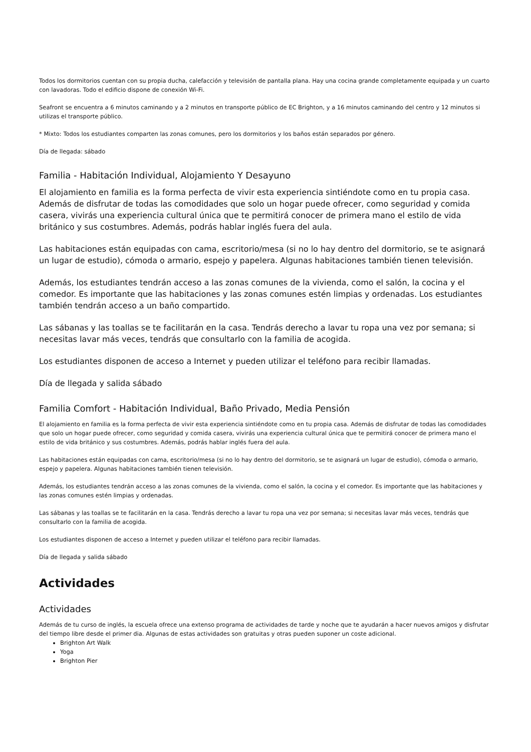Todos los dormitorios cuentan con su propia ducha, calefacción y televisión de pantalla plana. Hay una cocina grande completamente equipada y un cuarto con lavadoras. Todo el edificio dispone de conexión Wi-Fi.
Seafront se encuentra a 6 minutos caminando y a 2 minutos en transporte público de EC Brighton, y a 16 minutos caminando del centro y 12 minutos si utilizas el transporte público.
* Mixto: Todos los estudiantes comparten las zonas comunes, pero los dormitorios y los baños están separados por género.
Día de llegada: sábado
Familia - Habitación Individual, Alojamiento Y Desayuno
El alojamiento en familia es la forma perfecta de vivir esta experiencia sintiéndote como en tu propia casa. Además de disfrutar de todas las comodidades que solo un hogar puede ofrecer, como seguridad y comida casera, vivirás una experiencia cultural única que te permitirá conocer de primera mano el estilo de vida británico y sus costumbres. Además, podrás hablar inglés fuera del aula.
Las habitaciones están equipadas con cama, escritorio/mesa (si no lo hay dentro del dormitorio, se te asignará un lugar de estudio), cómoda o armario, espejo y papelera. Algunas habitaciones también tienen televisión.
Además, los estudiantes tendrán acceso a las zonas comunes de la vivienda, como el salón, la cocina y el comedor. Es importante que las habitaciones y las zonas comunes estén limpias y ordenadas. Los estudiantes también tendrán acceso a un baño compartido.
Las sábanas y las toallas se te facilitarán en la casa. Tendrás derecho a lavar tu ropa una vez por semana; si necesitas lavar más veces, tendrás que consultarlo con la familia de acogida.
Los estudiantes disponen de acceso a Internet y pueden utilizar el teléfono para recibir llamadas.
Día de llegada y salida sábado
Familia Comfort - Habitación Individual, Baño Privado, Media Pensión
El alojamiento en familia es la forma perfecta de vivir esta experiencia sintiéndote como en tu propia casa. Además de disfrutar de todas las comodidades que solo un hogar puede ofrecer, como seguridad y comida casera, vivirás una experiencia cultural única que te permitirá conocer de primera mano el estilo de vida británico y sus costumbres. Además, podrás hablar inglés fuera del aula.
Las habitaciones están equipadas con cama, escritorio/mesa (si no lo hay dentro del dormitorio, se te asignará un lugar de estudio), cómoda o armario, espejo y papelera. Algunas habitaciones también tienen televisión.
Además, los estudiantes tendrán acceso a las zonas comunes de la vivienda, como el salón, la cocina y el comedor. Es importante que las habitaciones y las zonas comunes estén limpias y ordenadas.
Las sábanas y las toallas se te facilitarán en la casa. Tendrás derecho a lavar tu ropa una vez por semana; si necesitas lavar más veces, tendrás que consultarlo con la familia de acogida.
Los estudiantes disponen de acceso a Internet y pueden utilizar el teléfono para recibir llamadas.
Día de llegada y salida sábado
Actividades
Actividades
Además de tu curso de inglés, la escuela ofrece una extenso programa de actividades de tarde y noche que te ayudarán a hacer nuevos amigos y disfrutar del tiempo libre desde el primer dia. Algunas de estas actividades son gratuitas y otras pueden suponer un coste adicional.
Brighton Art Walk
Yoga
Brighton Pier